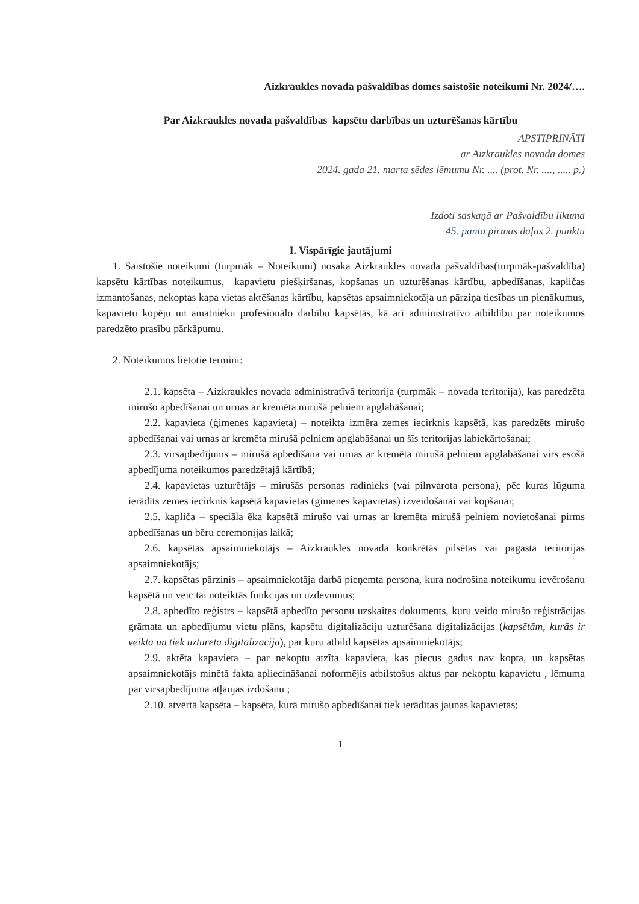Aizkraukles novada pašvaldības domes saistošie noteikumi Nr. 2024/….
Par Aizkraukles novada pašvaldības kapsētu darbības un uzturēšanas kārtību
APSTIPRINĀTI
ar Aizkraukles novada domes
2024. gada 21. marta sēdes lēmumu Nr. .... (prot. Nr. ...., ..... p.)
Izdoti saskaņā ar Pašvaldību likuma
45. panta pirmās daļas 2. punktu
I. Vispārīgie jautājumi
1. Saistošie noteikumi (turpmāk – Noteikumi) nosaka Aizkraukles novada pašvaldības(turpmāk-pašvaldība) kapsētu kārtības noteikumus, kapavietu piešķiršanas, kopšanas un uzturēšanas kārtību, apbedīšanas, kapličas izmantošanas, nekoptas kapa vietas aktēšanas kārtību, kapsētas apsaimniekotāja un pārziņa tiesības un pienākumus, kapavietu kopēju un amatnieku profesionālo darbību kapsētās, kā arī administratīvo atbildību par noteikumos paredzēto prasību pārkāpumu.
2. Noteikumos lietotie termini:
2.1. kapsēta – Aizkraukles novada administratīvā teritorija (turpmāk – novada teritorija), kas paredzēta mirušo apbedīšanai un urnas ar kremēta mirušā pelniem apglabāšanai;
2.2. kapavieta (ģimenes kapavieta) – noteikta izmēra zemes iecirknis kapsētā, kas paredzēts mirušo apbedīšanai vai urnas ar kremēta mirušā pelniem apglabāšanai un šīs teritorijas labiekārtošanai;
2.3. virsapbedījums – mirušā apbedīšana vai urnas ar kremēta mirušā pelniem apglabāšanai virs esošā apbedījuma noteikumos paredzētajā kārtībā;
2.4. kapavietas uzturētājs – mirušās personas radinieks (vai pilnvarota persona), pēc kuras lūguma ierādīts zemes iecirknis kapsētā kapavietas (ģimenes kapavietas) izveidošanai vai kopšanai;
2.5. kapliča – speciāla ēka kapsētā mirušo vai urnas ar kremēta mirušā pelniem novietošanai pirms apbedīšanas un bēru ceremonijas laikā;
2.6. kapsētas apsaimniekotājs – Aizkraukles novada konkrētās pilsētas vai pagasta teritorijas apsaimniekotājs;
2.7. kapsētas pārzinis – apsaimniekotāja darbā pieņemta persona, kura nodrošina noteikumu ievērošanu kapsētā un veic tai noteiktās funkcijas un uzdevumus;
2.8. apbedīto reģistrs – kapsētā apbedīto personu uzskaites dokuments, kuru veido mirušo reģistrācijas grāmata un apbedījumu vietu plāns, kapsētu digitalizāciju uzturēšana digitalizācijas (kapsētām, kurās ir veikta un tiek uzturēta digitalizācija), par kuru atbild kapsētas apsaimniekotājs;
2.9. aktēta kapavieta – par nekoptu atzīta kapavieta, kas piecus gadus nav kopta, un kapsētas apsaimniekotājs minētā fakta apliecināšanai noformējis atbilstošus aktus par nekoptu kapavietu , lēmuma par virsapbedījuma atļaujas izdošanu ;
2.10. atvērtā kapsēta – kapsēta, kurā mirušo apbedīšanai tiek ierādītas jaunas kapavietas;
1